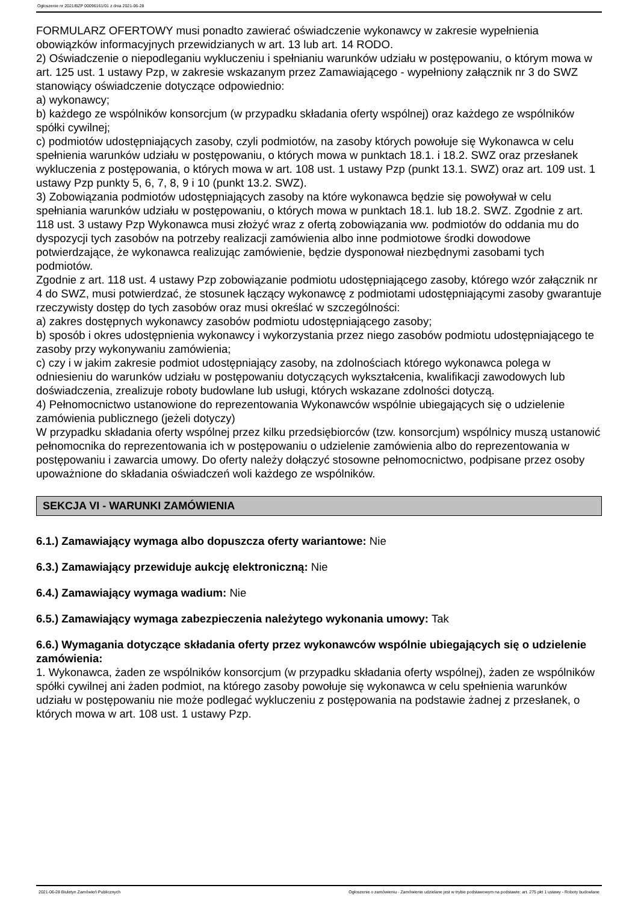Ogłoszenie nr 2021/BZP 00096161/01 z dnia 2021-06-28
FORMULARZ OFERTOWY musi ponadto zawierać oświadczenie wykonawcy w zakresie wypełnienia obowiązków informacyjnych przewidzianych w art. 13 lub art. 14 RODO.
2) Oświadczenie o niepodleganiu wykluczeniu i spełnianiu warunków udziału w postępowaniu, o którym mowa w art. 125 ust. 1 ustawy Pzp, w zakresie wskazanym przez Zamawiającego - wypełniony załącznik nr 3 do SWZ stanowiący oświadczenie dotyczące odpowiednio:
a) wykonawcy;
b) każdego ze wspólników konsorcjum (w przypadku składania oferty wspólnej) oraz każdego ze wspólników spółki cywilnej;
c) podmiotów udostępniających zasoby, czyli podmiotów, na zasoby których powołuje się Wykonawca w celu spełnienia warunków udziału w postępowaniu, o których mowa w punktach 18.1. i 18.2. SWZ oraz przesłanek wykluczenia z postępowania, o których mowa w art. 108 ust. 1 ustawy Pzp (punkt 13.1. SWZ) oraz art. 109 ust. 1 ustawy Pzp punkty 5, 6, 7, 8, 9 i 10 (punkt 13.2. SWZ).
3) Zobowiązania podmiotów udostępniających zasoby na które wykonawca będzie się powoływał w celu spełniania warunków udziału w postępowaniu, o których mowa w punktach 18.1. lub 18.2. SWZ. Zgodnie z art. 118 ust. 3 ustawy Pzp Wykonawca musi złożyć wraz z ofertą zobowiązania ww. podmiotów do oddania mu do dyspozycji tych zasobów na potrzeby realizacji zamówienia albo inne podmiotowe środki dowodowe potwierdzające, że wykonawca realizując zamówienie, będzie dysponował niezbędnymi zasobami tych podmiotów.
Zgodnie z art. 118 ust. 4 ustawy Pzp zobowiązanie podmiotu udostępniającego zasoby, którego wzór załącznik nr 4 do SWZ, musi potwierdzać, że stosunek łączący wykonawcę z podmiotami udostępniającymi zasoby gwarantuje rzeczywisty dostęp do tych zasobów oraz musi określać w szczególności:
a) zakres dostępnych wykonawcy zasobów podmiotu udostępniającego zasoby;
b) sposób i okres udostępnienia wykonawcy i wykorzystania przez niego zasobów podmiotu udostępniającego te zasoby przy wykonywaniu zamówienia;
c) czy i w jakim zakresie podmiot udostępniający zasoby, na zdolnościach którego wykonawca polega w odniesieniu do warunków udziału w postępowaniu dotyczących wykształcenia, kwalifikacji zawodowych lub doświadczenia, zrealizuje roboty budowlane lub usługi, których wskazane zdolności dotyczą.
4) Pełnomocnictwo ustanowione do reprezentowania Wykonawców wspólnie ubiegających się o udzielenie zamówienia publicznego (jeżeli dotyczy)
W przypadku składania oferty wspólnej przez kilku przedsiębiorców (tzw. konsorcjum) wspólnicy muszą ustanowić pełnomocnika do reprezentowania ich w postępowaniu o udzielenie zamówienia albo do reprezentowania w postępowaniu i zawarcia umowy. Do oferty należy dołączyć stosowne pełnomocnictwo, podpisane przez osoby upoważnione do składania oświadczeń woli każdego ze wspólników.
SEKCJA VI - WARUNKI ZAMÓWIENIA
6.1.) Zamawiający wymaga albo dopuszcza oferty wariantowe: Nie
6.3.) Zamawiający przewiduje aukcję elektroniczną: Nie
6.4.) Zamawiający wymaga wadium: Nie
6.5.) Zamawiający wymaga zabezpieczenia należytego wykonania umowy: Tak
6.6.) Wymagania dotyczące składania oferty przez wykonawców wspólnie ubiegających się o udzielenie zamówienia:
1. Wykonawca, żaden ze wspólników konsorcjum (w przypadku składania oferty wspólnej), żaden ze wspólników spółki cywilnej ani żaden podmiot, na którego zasoby powołuje się wykonawca w celu spełnienia warunków udziału w postępowaniu nie może podlegać wykluczeniu z postępowania na podstawie żadnej z przesłanek, o których mowa w art. 108 ust. 1 ustawy Pzp.
2021-06-28 Biuletyn Zamówień Publicznych Ogłoszenie o zamówieniu - Zamówienie udzielane jest w trybie podstawowym na podstawie: art. 275 pkt 1 ustawy - Roboty budowlane